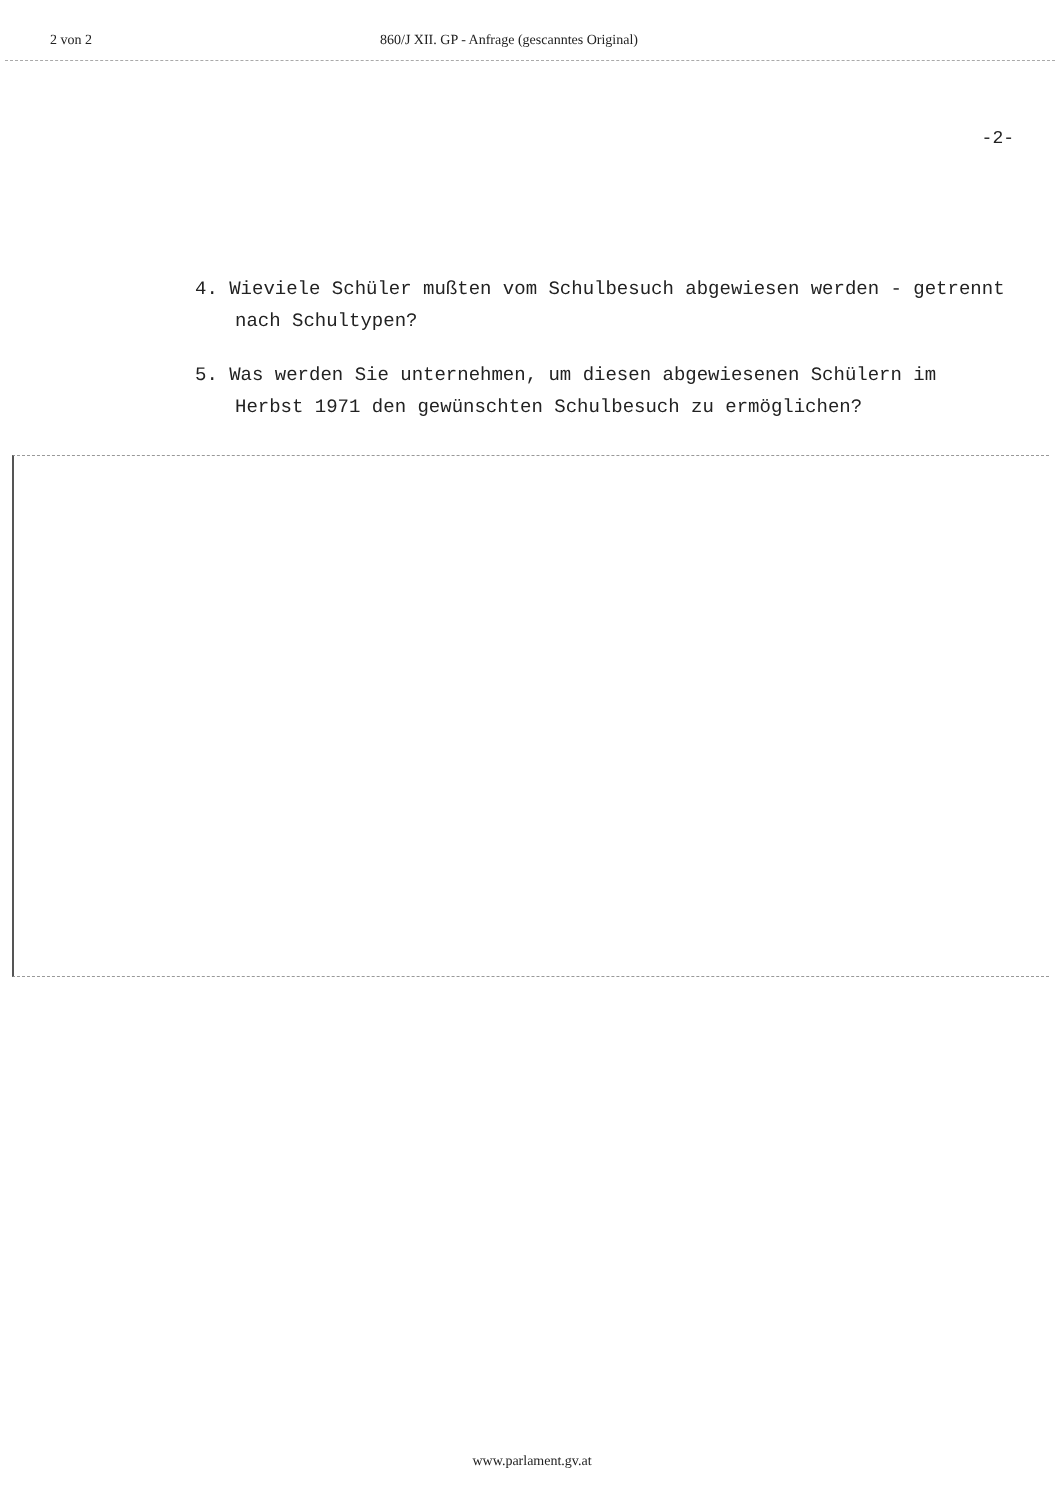2 von 2 860/J XII. GP - Anfrage (gescanntes Original)
-2-
4. Wieviele Schüler mußten vom Schulbesuch abgewiesen werden - getrennt nach Schultypen?
5. Was werden Sie unternehmen, um diesen abgewiesenen Schülern im Herbst 1971 den gewünschten Schulbesuch zu ermöglichen?
www.parlament.gv.at